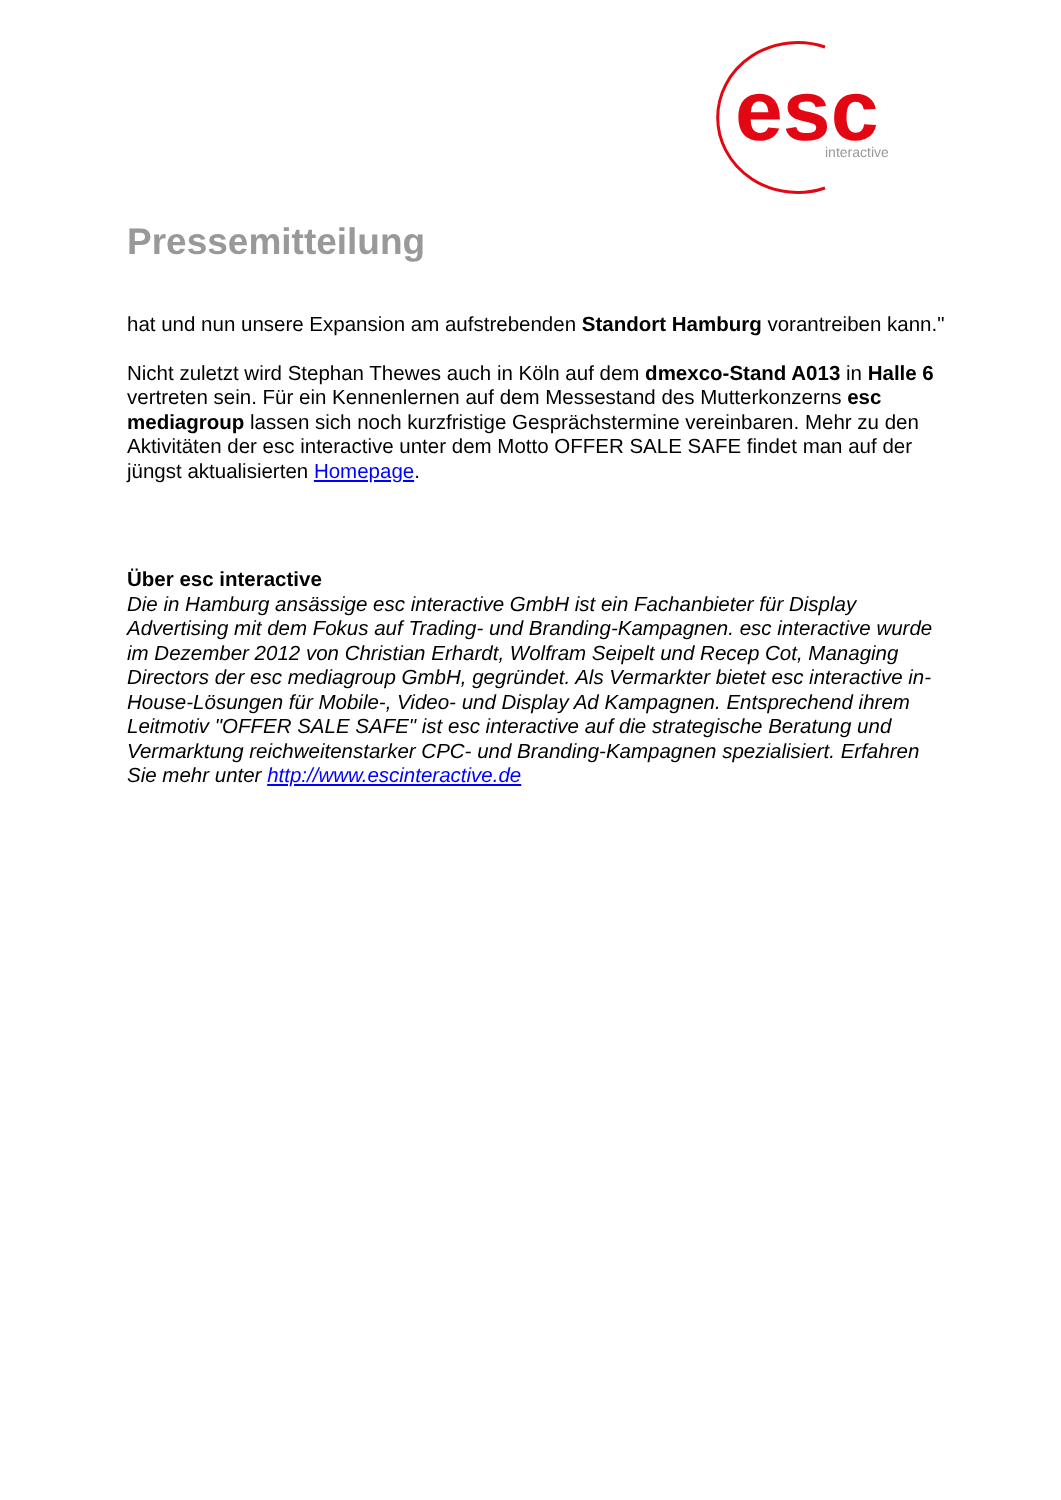esc
interactive
Pressemitteilung
hat und nun unsere Expansion am aufstrebenden Standort Hamburg vorantreiben kann."
Nicht zuletzt wird Stephan Thewes auch in Köln auf dem dmexco-Stand A013 in Halle 6 vertreten sein. Für ein Kennenlernen auf dem Messestand des Mutterkonzerns esc mediagroup lassen sich noch kurzfristige Gesprächstermine vereinbaren. Mehr zu den Aktivitäten der esc interactive unter dem Motto OFFER SALE SAFE findet man auf der jüngst aktualisierten Homepage.
Über esc interactive
Die in Hamburg ansässige esc interactive GmbH ist ein Fachanbieter für Display Advertising mit dem Fokus auf Trading- und Branding-Kampagnen. esc interactive wurde im Dezember 2012 von Christian Erhardt, Wolfram Seipelt und Recep Cot, Managing Directors der esc mediagroup GmbH, gegründet. Als Vermarkter bietet esc interactive in-House-Lösungen für Mobile-, Video- und Display Ad Kampagnen. Entsprechend ihrem Leitmotiv "OFFER SALE SAFE" ist esc interactive auf die strategische Beratung und Vermarktung reichweitenstarker CPC- und Branding-Kampagnen spezialisiert. Erfahren Sie mehr unter http://www.escinteractive.de